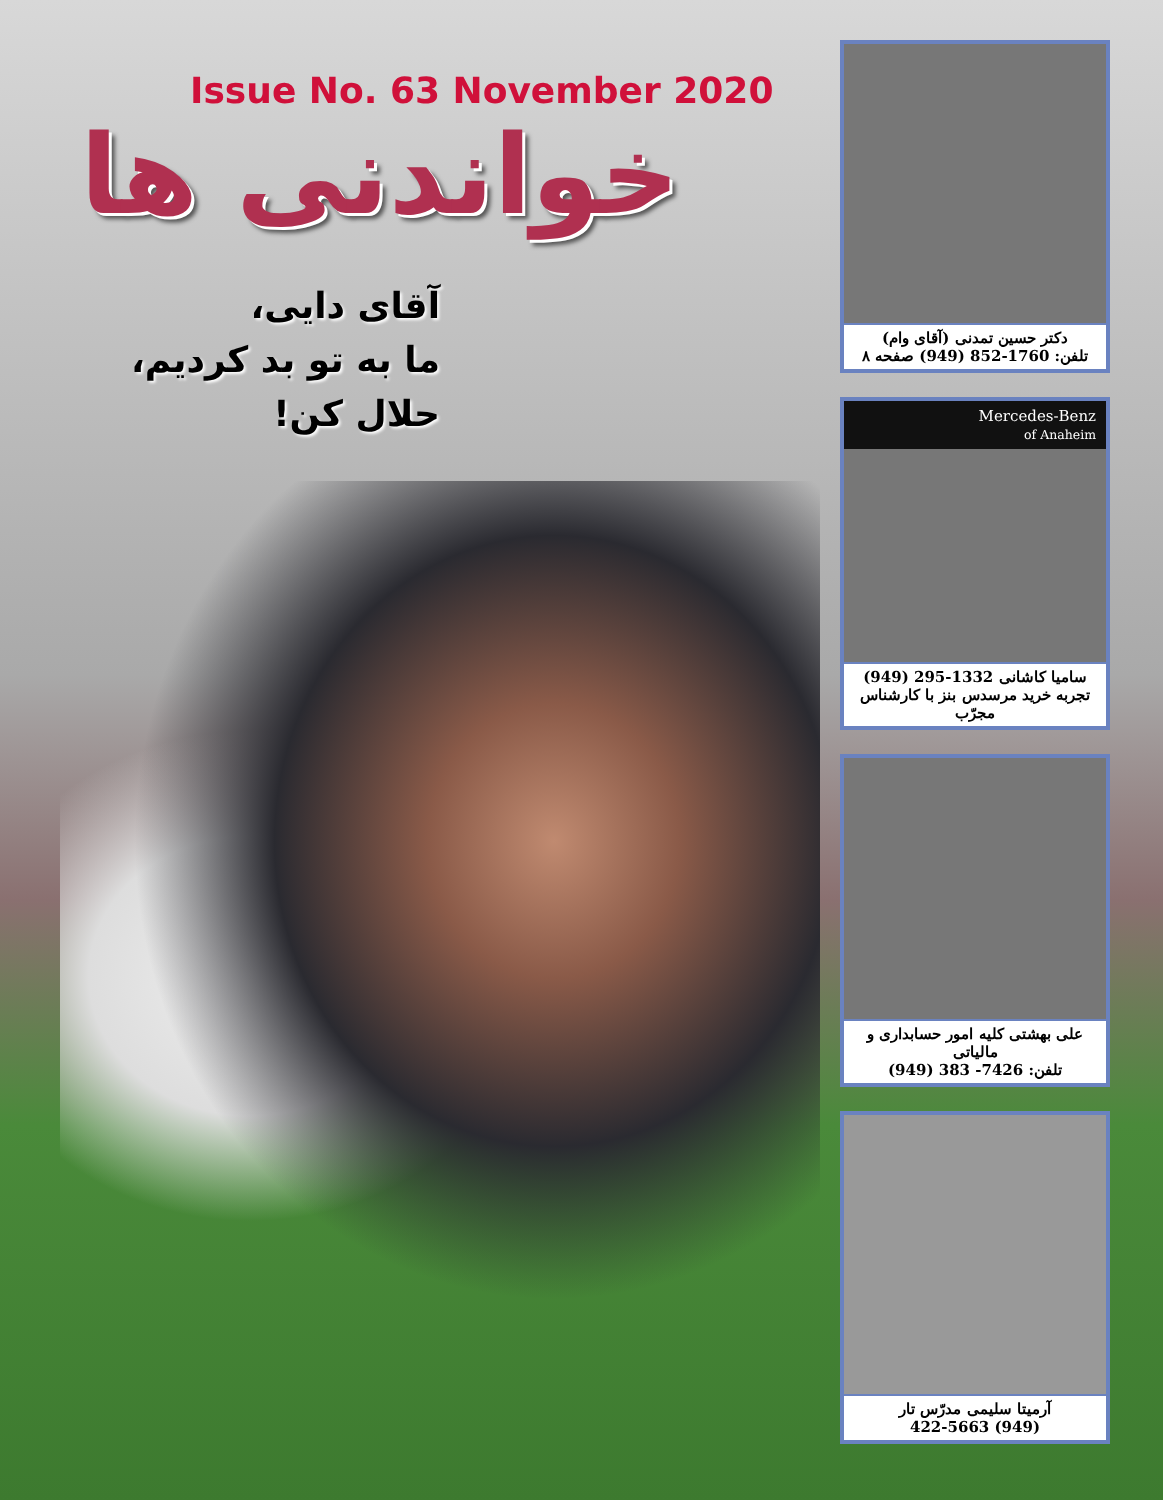Issue No. 63 November 2020
خواندنی ها
آقای دایی،
ما به تو بد کردیم،
حلال کن!
دکتر حسین تمدنی (آقای وام)
تلفن: 1760-852 (949) صفحه ۸
Mercedes-Benz
of Anaheim
سامیا کاشانی 1332-295 (949)
تجربه خرید مرسدس بنز با کارشناس مجرّب
علی بهشتی کلیه امور حسابداری و مالیاتی
تلفن: 7426- 383 (949)
آرمیتا سلیمی مدرّس تار
(949) 422-5663